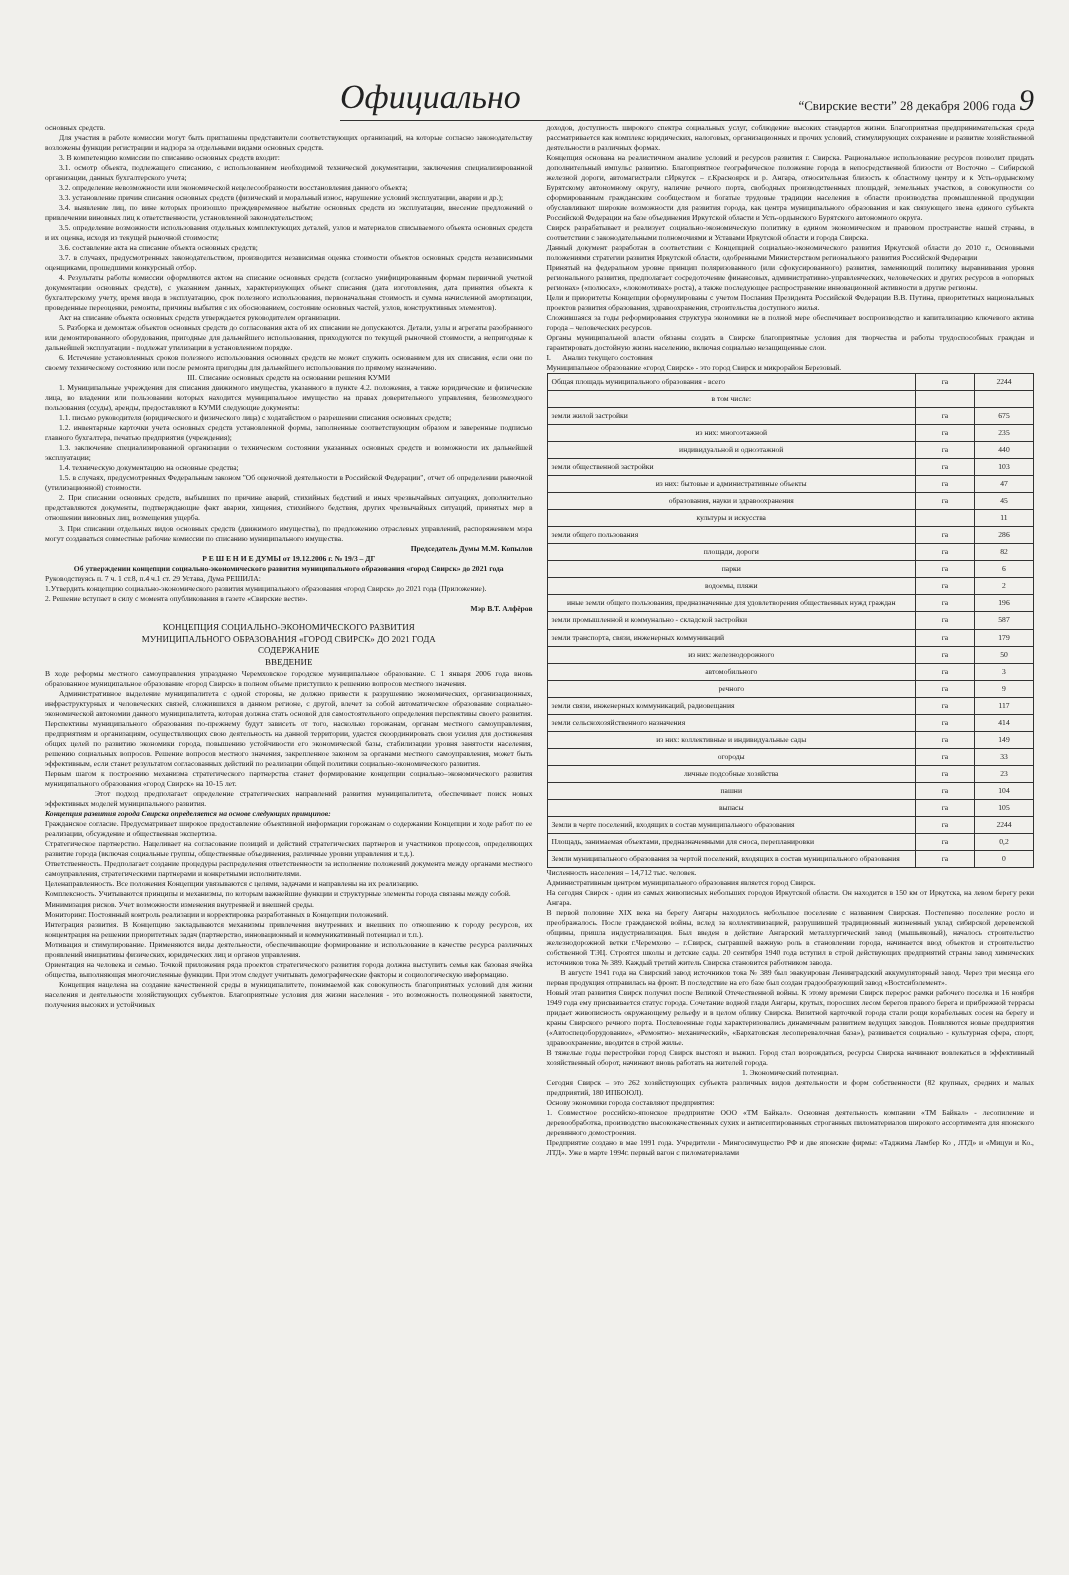Официально “Свирские вести” 28 декабря 2006 года 9
основных средств.
Для участия в работе комиссии могут быть приглашены представители соответствующих организаций, на которые согласно законодательству возложены функции регистрации и надзора за отдельными видами основных средств.
3. В компетенцию комиссии по списанию основных средств входит:
3.1. осмотр объекта, подлежащего списанию, с использованием необходимой технической документации, заключения специализированной организации, данных бухгалтерского учета;
3.2. определение невозможности или экономической нецелесообразности восстановления данного объекта;
3.3. установление причин списания основных средств (физический и моральный износ, нарушение условий эксплуатации, аварии и др.);
3.4. выявление лиц, по вине которых произошло преждевременное выбытие основных средств из эксплуатации, внесение предложений о привлечении виновных лиц к ответственности, установленной законодательством;
3.5. определение возможности использования отдельных комплектующих деталей, узлов и материалов списываемого объекта основных средств и их оценка, исходя из текущей рыночной стоимости;
3.6. составление акта на списание объекта основных средств;
3.7. в случаях, предусмотренных законодательством, производится независимая оценка стоимости объектов основных средств независимыми оценщиками, прошедшими конкурсный отбор.
4. Результаты работы комиссии оформляются актом на списание основных средств (согласно унифицированным формам первичной учетной документации основных средств), с указанием данных, характеризующих объект списания (дата изготовления, дата принятия объекта к бухгалтерскому учету, время ввода в эксплуатацию, срок полезного использования, первоначальная стоимость и сумма начисленной амортизации, проведенные переоценки, ремонты, причины выбытия с их обоснованием, состояние основных частей, узлов, конструктивных элементов).
Акт на списание объекта основных средств утверждается руководителем организации.
5. Разборка и демонтаж объектов основных средств до согласования акта об их списании не допускаются. Детали, узлы и агрегаты разобранного или демонтированного оборудования, пригодные для дальнейшего использования, приходуются по текущей рыночной стоимости, а непригодные к дальнейшей эксплуатации - подлежат утилизации в установленном порядке.
6. Истечение установленных сроков полезного использования основных средств не может служить основанием для их списания, если они по своему техническому состоянию или после ремонта пригодны для дальнейшего использования по прямому назначению.
III. Списание основных средств на основании решения КУМИ
1. Муниципальные учреждения для списания движимого имущества, указанного в пункте 4.2. положения, а также юридические и физические лица, во владении или пользовании которых находится муниципальное имущество на правах доверительного управления, безвозмездного пользования (ссуды), аренды, предоставляют в КУМИ следующие документы:
1.1. письмо руководителя (юридического и физического лица) с ходатайством о разрешении списания основных средств;
1.2. инвентарные карточки учета основных средств установленной формы, заполненные соответствующим образом и заверенные подписью главного бухгалтера, печатью предприятия (учреждения);
1.3. заключение специализированной организации о техническом состоянии указанных основных средств и возможности их дальнейшей эксплуатации;
1.4. техническую документацию на основные средства;
1.5. в случаях, предусмотренных Федеральным законом "Об оценочной деятельности в Российской Федерации", отчет об определении рыночной (утилизационной) стоимости.
2. При списании основных средств, выбывших по причине аварий, стихийных бедствий и иных чрезвычайных ситуациях, дополнительно представляются документы, подтверждающие факт аварии, хищения, стихийного бедствия, других чрезвычайных ситуаций, принятых мер в отношении виновных лиц, возмещения ущерба.
3. При списании отдельных видов основных средств (движимого имущества), по предложению отраслевых управлений, распоряжением мэра могут создаваться совместные рабочие комиссии по списанию муниципального имущества.
Председатель Думы М.М. Копылов
Р Е Ш Е Н И Е ДУМЫ от 19.12.2006 г. № 19/3 – ДГ
Об утверждении концепции социально-экономического развития муниципального образования «город Свирск» до 2021 года
Руководствуясь п. 7 ч. 1 ст.8, п.4 ч.1 ст. 29 Устава, Дума РЕШИЛА:
1.Утвердить концепцию социально-экономического развития муниципального образования «город Свирск» до 2021 года (Приложение).
2. Решение вступает в силу с момента опубликования в газете «Свирские вести».
Мэр В.Т. Алфёров
КОНЦЕПЦИЯ СОЦИАЛЬНО-ЭКОНОМИЧЕСКОГО РАЗВИТИЯ
МУНИЦИПАЛЬНОГО ОБРАЗОВАНИЯ «ГОРОД СВИРСК» ДО 2021 ГОДА
СОДЕРЖАНИЕ
ВВЕДЕНИЕ
В ходе реформы местного самоуправления упразднено Черемховское городское муниципальное образование. С 1 января 2006 года вновь образованное муниципальное образование «город Свирск» в полном объеме приступило к решению вопросов местного значения.
Административное выделение муниципалитета с одной стороны, не должно привести к разрушению экономических, организационных, инфраструктурных и человеческих связей, сложившихся в данном регионе, с другой, влечет за собой автоматическое образование социально-экономической автономии данного муниципалитета, которая должна стать основой для самостоятельного определения перспективы своего развития. Перспективы муниципального образования по-прежнему будут зависеть от того, насколько горожанам, органам местного самоуправления, предприятиям и организациям, осуществляющих свою деятельность на данной территории, удастся скоординировать свои усилия для достижения общих целей по развитию экономики города, повышению устойчивости его экономической базы, стабилизации уровня занятости населения, решению социальных вопросов. Решение вопросов местного значения, закрепленное законом за органами местного самоуправления, может быть эффективным, если станет результатом согласованных действий по реализации общей политики социально-экономического развития.
Первым шагом к построению механизма стратегического партнерства станет формирование концепции социально–экономического развития муниципального образования «город Свирск» на 10-15 лет.
Этот подход предполагает определение стратегических направлений развития муниципалитета, обеспечивает поиск новых эффективных моделей муниципального развития.
Концепция развития города Свирска определяется на основе следующих принципов:
Гражданское согласие. Предусматривает широкое предоставление объективной информации горожанам о содержании Концепции и ходе работ по ее реализации, обсуждение и общественная экспертиза.
Стратегическое партнерство. Нацеливает на согласование позиций и действий стратегических партнеров и участников процессов, определяющих развитие города (включая социальные группы, общественные объединения, различные уровни управления и т.д.).
Ответственность. Предполагает создание процедуры распределения ответственности за исполнение положений документа между органами местного самоуправления, стратегическими партнерами и конкретными исполнителями.
Целенаправленность. Все положения Концепции увязываются с целями, задачами и направлены на их реализацию.
Комплексность. Учитываются принципы и механизмы, по которым важнейшие функции и структурные элементы города связаны между собой.
Минимизация рисков. Учет возможности изменения внутренней и внешней среды.
Мониторинг. Постоянный контроль реализации и корректировка разработанных в Концепции положений.
Интеграция развития. В Концепцию закладываются механизмы привлечения внутренних и внешних по отношению к городу ресурсов, их концентрация на решении приоритетных задач (партнерство, инновационный и коммуникативный потенциал и т.п.).
Мотивация и стимулирование. Применяются виды деятельности, обеспечивающие формирование и использование в качестве ресурса различных проявлений инициативы физических, юридических лиц и органов управления.
Ориентация на человека и семью. Точкой приложения ряда проектов стратегического развития города должна выступить семья как базовая ячейка общества, выполняющая многочисленные функции. При этом следует учитывать демографические факторы и социологическую информацию.
Концепция нацелена на создание качественной среды в муниципалитете, понимаемой как совокупность благоприятных условий для жизни населения и деятельности хозяйствующих субъектов. Благоприятные условия для жизни населения - это возможность полноценной занятости, получения высоких и устойчивых
доходов, доступность широкого спектра социальных услуг, соблюдение высоких стандартов жизни. Благоприятная предпринимательская среда рассматривается как комплекс юридических, налоговых, организационных и прочих условий, стимулирующих сохранение и развитие хозяйственной деятельности в различных формах.
Концепция основана на реалистичном анализе условий и ресурсов развития г. Свирска. Рациональное использование ресурсов позволит придать дополнительный импульс развитию. Благоприятное географическое положение города в непосредственной близости от Восточно – Сибирской железной дороги, автомагистрали г.Иркутск – г.Красноярск и р. Ангара, относительная близость к областному центру и к Усть-ордынскому Бурятскому автономному округу, наличие речного порта, свободных производственных площадей, земельных участков, в совокупности со сформированным гражданским сообществом и богатые трудовые традиции населения в области производства промышленной продукции обуславливают широкие возможности для развития города, как центра муниципального образования и как связующего звена единого субъекта Российской Федерации на базе объединения Иркутской области и Усть-ордынского Бурятского автономного округа.
Свирск разрабатывает и реализует социально-экономическую политику в едином экономическом и правовом пространстве нашей страны, в соответствии с законодательными полномочиями и Уставами Иркутской области и города Свирска.
Данный документ разработан в соответствии с Концепцией социально-экономического развития Иркутской области до 2010 г., Основными положениями стратегии развития Иркутской области, одобренными Министерством регионального развития Российской Федерации
Принятый на федеральном уровне принцип поляризованного (или сфокусированного) развития, заменяющий политику выравнивания уровня регионального развития, предполагает сосредоточение финансовых, административно-управленческих, человеческих и других ресурсов в «опорных регионах» («полюсах», «локомотивах» роста), а также последующее распространение инновационной активности в другие регионы.
Цели и приоритеты Концепции сформулированы с учетом Послания Президента Российской Федерации В.В. Путина, приоритетных национальных проектов развития образования, здравоохранения, строительства доступного жилья.
Сложившаяся за годы реформирования структура экономики не в полной мере обеспечивает воспроизводство и капитализацию ключевого актива города – человеческих ресурсов.
Органы муниципальной власти обязаны создать в Свирске благоприятные условия для творчества и работы трудоспособных граждан и гарантировать достойную жизнь населению, включая социально незащищенные слои.
I. Анализ текущего состояния
Муниципальное образование «город Свирск» - это город Свирск и микрорайон Березовый.
| Общая площадь муниципального образования - всего | га | 2244 |
| в том числе: | | |
| земли жилой застройки | га | 675 |
| из них: многоэтажной | га | 235 |
| индивидуальной и одноэтажной | га | 440 |
| земли общественной застройки | га | 103 |
| из них: бытовые и административные объекты | га | 47 |
| образования, науки и здравоохранения | га | 45 |
| культуры и искусства | | 11 |
| земли общего пользования | га | 286 |
| площади, дороги | га | 82 |
| парки | га | 6 |
| водоемы, пляжи | га | 2 |
| иные земли общего пользования, предназначенные для удовлетворения общественных нужд граждан | га | 196 |
| земли промышленной и коммунально - складской застройки | га | 587 |
| земли транспорта, связи, инженерных коммуникаций | га | 179 |
| из них: железнодорожного | га | 50 |
| автомобильного | га | 3 |
| речного | га | 9 |
| земли связи, инженерных коммуникаций, радиовещания | га | 117 |
| земли сельскохозяйственного назначения | га | 414 |
| из них: коллективные и индивидуальные сады | га | 149 |
| огороды | га | 33 |
| личные подсобные хозяйства | га | 23 |
| пашни | га | 104 |
| выпасы | га | 105 |
| Земли в черте поселений, входящих в состав муниципального образования | га | 2244 |
| Площадь, занимаемая объектами, предназначенными для сноса, перепланировки | га | 0,2 |
| Земли муниципального образования за чертой поселений, входящих в состав муниципального образования | га | 0 |
Численность населения – 14,712 тыс. человек.
Административным центром муниципального образования является город Свирск.
На сегодня Свирск - один из самых живописных небольших городов Иркутской области. Он находится в 150 км от Иркутска, на левом берегу реки Ангара.
В первой половине XIX века на берегу Ангары находилось небольшое поселение с названием Свирская. Постепенно поселение росло и преображалось. После гражданской войны, вслед за коллективизацией, разрушившей традиционный жизненный уклад сибирской деревенской общины, пришла индустриализация. Был введен в действие Ангарский металлургический завод (мышьяковый), началось строительство железнодорожной ветки г.Черемхово – г.Свирск, сыгравшей важную роль в становлении города, начинается ввод объектов и строительство собственной ТЭЦ. Строятся школы и детские сады. 20 сентября 1940 года вступил в строй действующих предприятий страны завод химических источников тока № 389. Каждый третий житель Свирска становится работником завода.
В августе 1941 года на Свирский завод источников тока № 389 был эвакуирован Ленинградский аккумуляторный завод. Через три месяца его первая продукция отправилась на фронт. В последствие на его базе был создан градообразующий завод «Востсибэлемент».
Новый этап развития Свирск получил после Великой Отечественной войны. К этому времени Свирск перерос рамки рабочего поселка и 16 ноября 1949 года ему присваивается статус города. Сочетание водной глади Ангары, крутых, поросших лесом берегов правого берега и прибрежной террасы придает живописность окружающему рельефу и в целом облику Свирска. Визитной карточкой города стали рощи корабельных сосен на берегу и краны Свирского речного порта. Послевоенные годы характеризовались динамичным развитием ведущих заводов. Появляются новые предприятия («Автоспецоборудование», «Ремонтно- механический», «Бархатовская лесоперевалочная база»), развивается социально - культурная сфера, спорт, здравоохранение, вводится в строй жилье.
В тяжелые годы перестройки город Свирск выстоял и выжил. Город стал возрождаться, ресурсы Свирска начинают вовлекаться в эффективный хозяйственный оборот, начинают вновь работать на жителей города.
1. Экономический потенциал.
Сегодня Свирск – это 262 хозяйствующих субъекта различных видов деятельности и форм собственности (82 крупных, средних и малых предприятий, 180 ИПБОЮЛ).
Основу экономики города составляют предприятия:
1. Совместное российско-японское предприятие ООО «ТМ Байкал». Основная деятельность компании «ТМ Байкал» - лесопиление и деревообработка, производство высококачественных сухих и антисептированных строганных пиломатериалов широкого ассортимента для японского деревянного домостроения.
Предприятие создано в мае 1991 года. Учредители - Мингосимущество РФ и две японские фирмы: «Таджима Ламбер Ко , ЛТД» и «Мицуи и Ко., ЛТД». Уже в марте 1994г. первый вагон с пиломатериалами